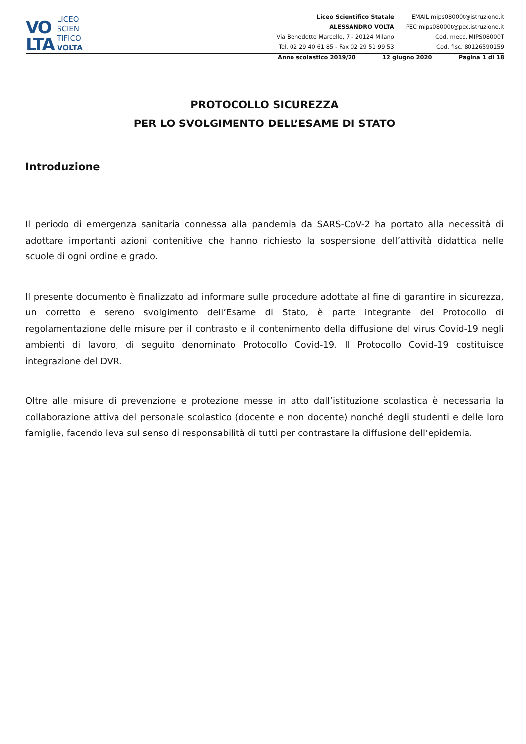VO
LTA
LICEO
SCIEN
TIFICO
VOLTA
Liceo Scientifico Statale
ALESSANDRO VOLTA
Via Benedetto Marcello, 7 - 20124 Milano
Tel. 02 29 40 61 85 - Fax 02 29 51 99 53
EMAIL mips08000t@istruzione.it
PEC mips08000t@pec.istruzione.it
Cod. mecc. MIPS08000T
Cod. fisc. 80126590159
Anno scolastico 2019/20 12 giugno 2020 Pagina 1 di 18
PROTOCOLLO SICUREZZA
PER LO SVOLGIMENTO DELL’ESAME DI STATO
Introduzione
Il periodo di emergenza sanitaria connessa alla pandemia da SARS-CoV-2 ha portato alla necessità di adottare importanti azioni contenitive che hanno richiesto la sospensione dell’attività didattica nelle scuole di ogni ordine e grado.
Il presente documento è finalizzato ad informare sulle procedure adottate al fine di garantire in sicurezza, un corretto e sereno svolgimento dell’Esame di Stato, è parte integrante del Protocollo di regolamentazione delle misure per il contrasto e il contenimento della diffusione del virus Covid-19 negli ambienti di lavoro, di seguito denominato Protocollo Covid-19. Il Protocollo Covid-19 costituisce integrazione del DVR.
Oltre alle misure di prevenzione e protezione messe in atto dall’istituzione scolastica è necessaria la collaborazione attiva del personale scolastico (docente e non docente) nonché degli studenti e delle loro famiglie, facendo leva sul senso di responsabilità di tutti per contrastare la diffusione dell’epidemia.